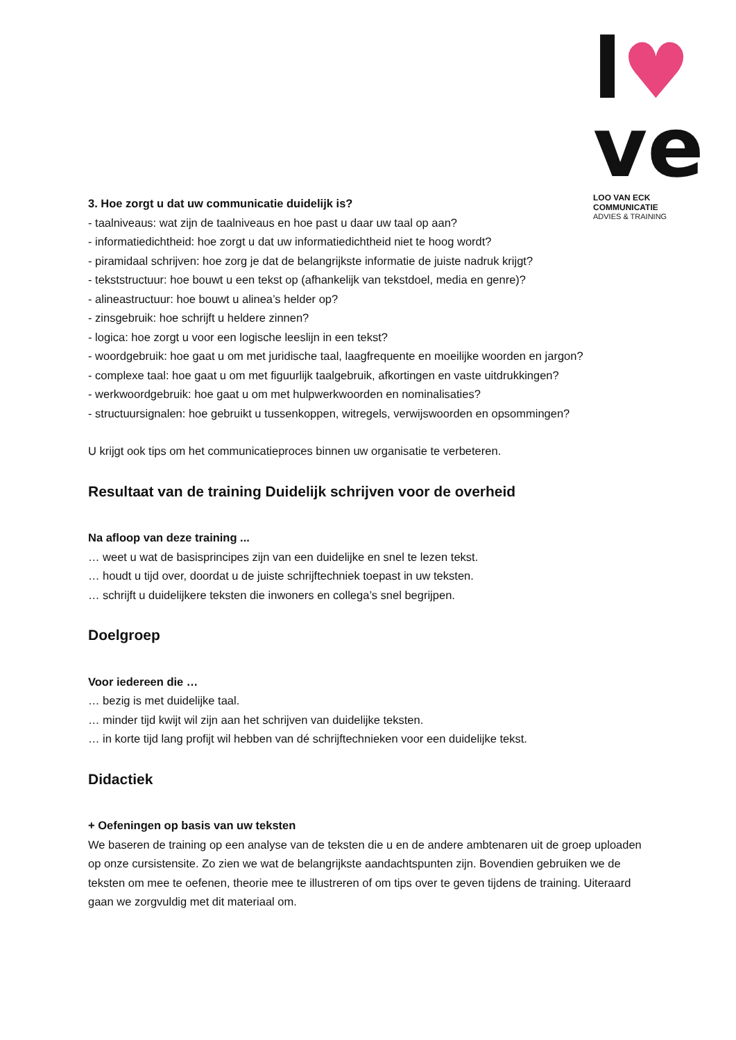l♥
ve
LOO VAN ECK COMMUNICATIE
ADVIES & TRAINING
3. Hoe zorgt u dat uw communicatie duidelijk is?
- taalniveaus: wat zijn de taalniveaus en hoe past u daar uw taal op aan?
- informatiedichtheid: hoe zorgt u dat uw informatiedichtheid niet te hoog wordt?
- piramidaal schrijven: hoe zorg je dat de belangrijkste informatie de juiste nadruk krijgt?
- tekststructuur: hoe bouwt u een tekst op (afhankelijk van tekstdoel, media en genre)?
- alineastructuur: hoe bouwt u alinea’s helder op?
- zinsgebruik: hoe schrijft u heldere zinnen?
- logica: hoe zorgt u voor een logische leeslijn in een tekst?
- woordgebruik: hoe gaat u om met juridische taal, laagfrequente en moeilijke woorden en jargon?
- complexe taal: hoe gaat u om met figuurlijk taalgebruik, afkortingen en vaste uitdrukkingen?
- werkwoordgebruik: hoe gaat u om met hulpwerkwoorden en nominalisaties?
- structuursignalen: hoe gebruikt u tussenkoppen, witregels, verwijswoorden en opsommingen?
U krijgt ook tips om het communicatieproces binnen uw organisatie te verbeteren.
Resultaat van de training Duidelijk schrijven voor de overheid
Na afloop van deze training ...
… weet u wat de basisprincipes zijn van een duidelijke en snel te lezen tekst.
… houdt u tijd over, doordat u de juiste schrijftechniek toepast in uw teksten.
… schrijft u duidelijkere teksten die inwoners en collega’s snel begrijpen.
Doelgroep
Voor iedereen die …
… bezig is met duidelijke taal.
… minder tijd kwijt wil zijn aan het schrijven van duidelijke teksten.
… in korte tijd lang profijt wil hebben van dé schrijftechnieken voor een duidelijke tekst.
Didactiek
+ Oefeningen op basis van uw teksten
We baseren de training op een analyse van de teksten die u en de andere ambtenaren uit de groep uploaden op onze cursistensite. Zo zien we wat de belangrijkste aandachtspunten zijn. Bovendien gebruiken we de teksten om mee te oefenen, theorie mee te illustreren of om tips over te geven tijdens de training. Uiteraard gaan we zorgvuldig met dit materiaal om.